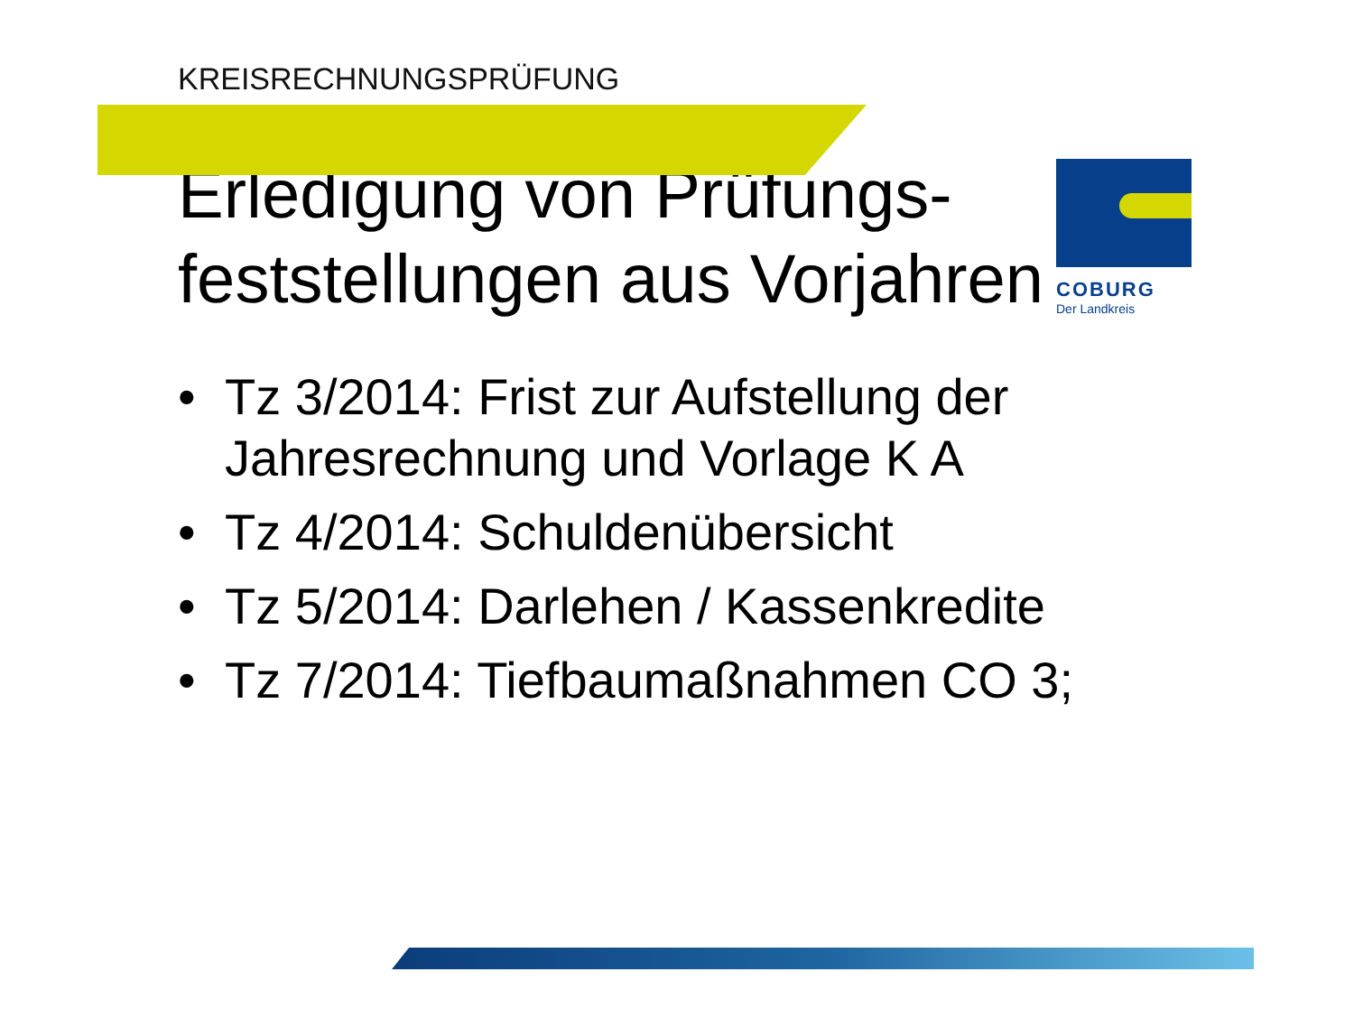KREISRECHNUNGSPRÜFUNG
COBURG
Der Landkreis
Erledigung von Prüfungs-feststellungen aus Vorjahren
• Tz 3/2014: Frist zur Aufstellung der Jahresrechnung und Vorlage K A
• Tz 4/2014: Schuldenübersicht
• Tz 5/2014: Darlehen / Kassenkredite
• Tz 7/2014: Tiefbaumaßnahmen CO 3;